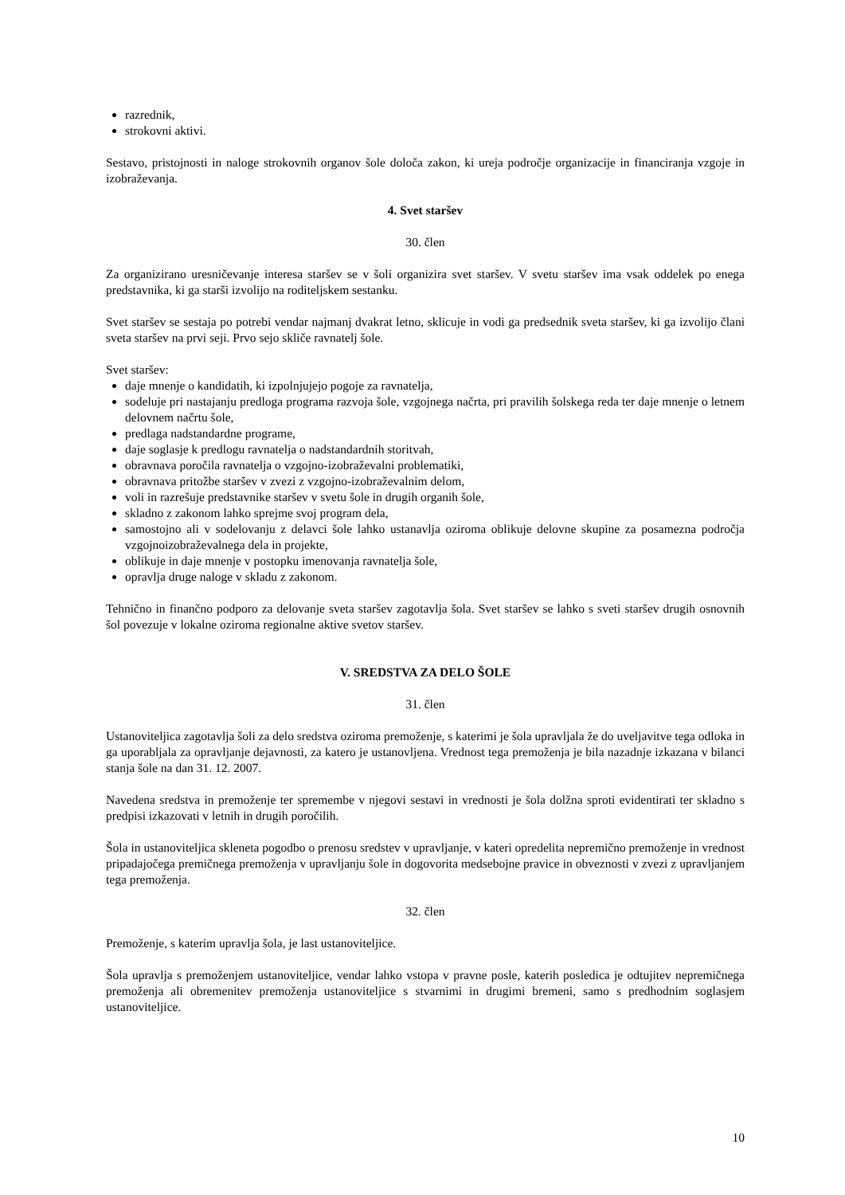razrednik,
strokovni aktivi.
Sestavo, pristojnosti in naloge strokovnih organov šole določa zakon, ki ureja področje organizacije in financiranja vzgoje in izobraževanja.
4. Svet staršev
30. člen
Za organizirano uresničevanje interesa staršev se v šoli organizira svet staršev. V svetu staršev ima vsak oddelek po enega predstavnika, ki ga starši izvolijo na roditeljskem sestanku.
Svet staršev se sestaja po potrebi vendar najmanj dvakrat letno, sklicuje in vodi ga predsednik sveta staršev, ki ga izvolijo člani sveta staršev na prvi seji. Prvo sejo skliče ravnatelj šole.
Svet staršev:
daje mnenje o kandidatih, ki izpolnjujejo pogoje za ravnatelja,
sodeluje pri nastajanju predloga programa razvoja šole, vzgojnega načrta, pri pravilih šolskega reda ter daje mnenje o letnem delovnem načrtu šole,
predlaga nadstandardne programe,
daje soglasje k predlogu ravnatelja o nadstandardnih storitvah,
obravnava poročila ravnatelja o vzgojno-izobraževalni problematiki,
obravnava pritožbe staršev v zvezi z vzgojno-izobraževalnim delom,
voli in razrešuje predstavnike staršev v svetu šole in drugih organih šole,
skladno z zakonom lahko sprejme svoj program dela,
samostojno ali v sodelovanju z delavci šole lahko ustanavlja oziroma oblikuje delovne skupine za posamezna področja vzgojnoizobraževalnega dela in projekte,
oblikuje in daje mnenje v postopku imenovanja ravnatelja šole,
opravlja druge naloge v skladu z zakonom.
Tehnično in finančno podporo za delovanje sveta staršev zagotavlja šola. Svet staršev se lahko s sveti staršev drugih osnovnih šol povezuje v lokalne oziroma regionalne aktive svetov staršev.
V. SREDSTVA ZA DELO ŠOLE
31. člen
Ustanoviteljica zagotavlja šoli za delo sredstva oziroma premoženje, s katerimi je šola upravljala že do uveljavitve tega odloka in ga uporabljala za opravljanje dejavnosti, za katero je ustanovljena. Vrednost tega premoženja je bila nazadnje izkazana v bilanci stanja šole na dan 31. 12. 2007.
Navedena sredstva in premoženje ter spremembe v njegovi sestavi in vrednosti je šola dolžna sproti evidentirati ter skladno s predpisi izkazovati v letnih in drugih poročilih.
Šola in ustanoviteljica skleneta pogodbo o prenosu sredstev v upravljanje, v kateri opredelita nepremično premoženje in vrednost pripadajočega premičnega premoženja v upravljanju šole in dogovorita medsebojne pravice in obveznosti v zvezi z upravljanjem tega premoženja.
32. člen
Premoženje, s katerim upravlja šola, je last ustanoviteljice.
Šola upravlja s premoženjem ustanoviteljice, vendar lahko vstopa v pravne posle, katerih posledica je odtujitev nepremičnega premoženja ali obremenitev premoženja ustanoviteljice s stvarnimi in drugimi bremeni, samo s predhodnim soglasjem ustanoviteljice.
10